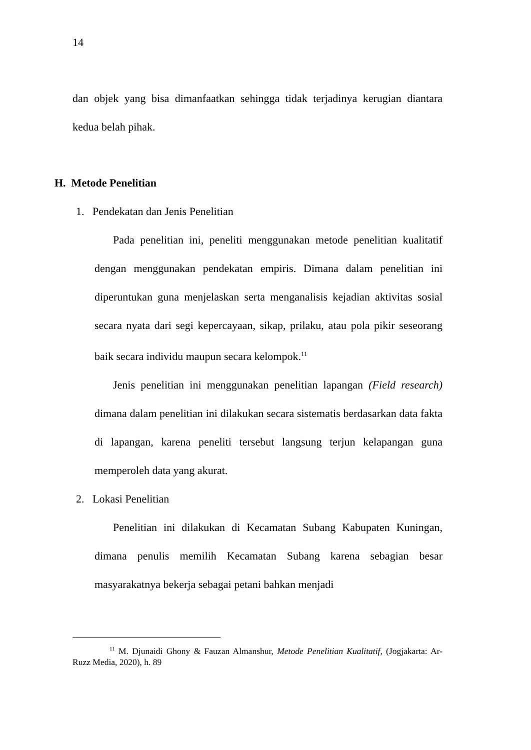14
dan objek yang bisa dimanfaatkan sehingga tidak terjadinya kerugian diantara kedua belah pihak.
H. Metode Penelitian
1. Pendekatan dan Jenis Penelitian
Pada penelitian ini, peneliti menggunakan metode penelitian kualitatif dengan menggunakan pendekatan empiris. Dimana dalam penelitian ini diperuntukan guna menjelaskan serta menganalisis kejadian aktivitas sosial secara nyata dari segi kepercayaan, sikap, prilaku, atau pola pikir seseorang baik secara individu maupun secara kelompok.<sup>11</sup>
Jenis penelitian ini menggunakan penelitian lapangan (Field research) dimana dalam penelitian ini dilakukan secara sistematis berdasarkan data fakta di lapangan, karena peneliti tersebut langsung terjun kelapangan guna memperoleh data yang akurat.
2. Lokasi Penelitian
Penelitian ini dilakukan di Kecamatan Subang Kabupaten Kuningan, dimana penulis memilih Kecamatan Subang karena sebagian besar masyarakatnya bekerja sebagai petani bahkan menjadi
<sup>11</sup> M. Djunaidi Ghony & Fauzan Almanshur, Metode Penelitian Kualitatif, (Jogjakarta: Ar-Ruzz Media, 2020), h. 89